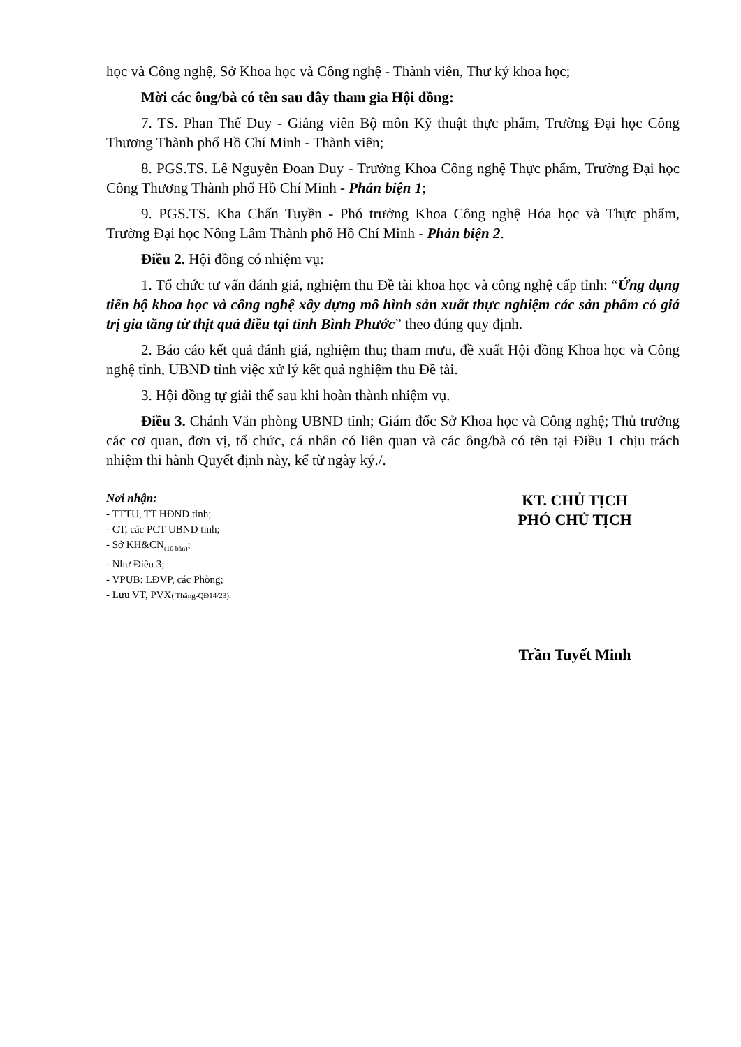học và Công nghệ, Sở Khoa học và Công nghệ - Thành viên, Thư ký khoa học;
Mời các ông/bà có tên sau đây tham gia Hội đồng:
7. TS. Phan Thế Duy - Giảng viên Bộ môn Kỹ thuật thực phẩm, Trường Đại học Công Thương Thành phố Hồ Chí Minh - Thành viên;
8. PGS.TS. Lê Nguyễn Đoan Duy - Trưởng Khoa Công nghệ Thực phẩm, Trường Đại học Công Thương Thành phố Hồ Chí Minh - Phản biện 1;
9. PGS.TS. Kha Chấn Tuyền - Phó trưởng Khoa Công nghệ Hóa học và Thực phẩm, Trường Đại học Nông Lâm Thành phố Hồ Chí Minh - Phản biện 2.
Điều 2. Hội đồng có nhiệm vụ:
1. Tổ chức tư vấn đánh giá, nghiệm thu Đề tài khoa học và công nghệ cấp tỉnh: “Ứng dụng tiến bộ khoa học và công nghệ xây dựng mô hình sản xuất thực nghiệm các sản phẩm có giá trị gia tăng từ thịt quả điều tại tỉnh Bình Phước” theo đúng quy định.
2. Báo cáo kết quả đánh giá, nghiệm thu; tham mưu, đề xuất Hội đồng Khoa học và Công nghệ tỉnh, UBND tỉnh việc xử lý kết quả nghiệm thu Đề tài.
3. Hội đồng tự giải thể sau khi hoàn thành nhiệm vụ.
Điều 3. Chánh Văn phòng UBND tỉnh; Giám đốc Sở Khoa học và Công nghệ; Thủ trưởng các cơ quan, đơn vị, tổ chức, cá nhân có liên quan và các ông/bà có tên tại Điều 1 chịu trách nhiệm thi hành Quyết định này, kể từ ngày ký./.
Nơi nhận:
- TTTU, TT HĐND tỉnh;
- CT, các PCT UBND tỉnh;
- Sở KH&CN<sub>(10 bản)</sub>;
- Như Điều 3;
- VPUB: LĐVP, các Phòng;
- Lưu VT, PVX( Thắng-QĐ14/23).
KT. CHỦ TỊCH
PHÓ CHỦ TỊCH
Trần Tuyết Minh